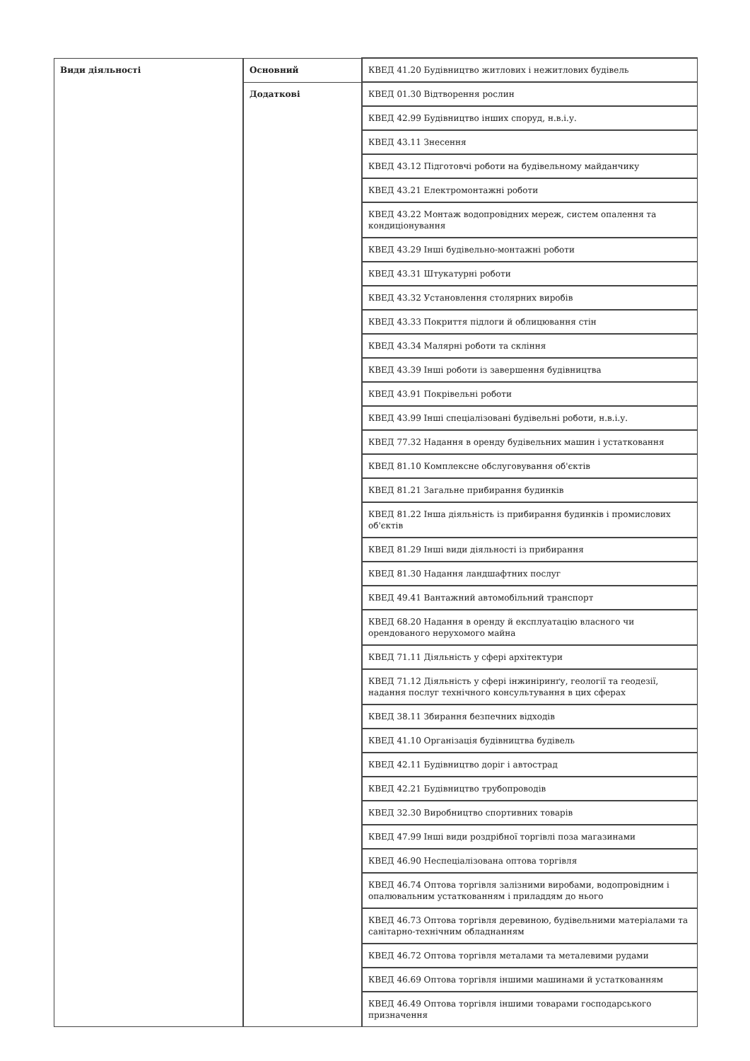| Види діяльності | Основний | КВЕД 41.20 Будівництво житлових і нежитлових будівель |
| | Додаткові | КВЕД 01.30 Відтворення рослин |
| | | КВЕД 42.99 Будівництво інших споруд, н.в.і.у. |
| | | КВЕД 43.11 Знесення |
| | | КВЕД 43.12 Підготовчі роботи на будівельному майданчику |
| | | КВЕД 43.21 Електромонтажні роботи |
| | | КВЕД 43.22 Монтаж водопровідних мереж, систем опалення та кондиціонування |
| | | КВЕД 43.29 Інші будівельно-монтажні роботи |
| | | КВЕД 43.31 Штукатурні роботи |
| | | КВЕД 43.32 Установлення столярних виробів |
| | | КВЕД 43.33 Покриття підлоги й облицювання стін |
| | | КВЕД 43.34 Малярні роботи та скління |
| | | КВЕД 43.39 Інші роботи із завершення будівництва |
| | | КВЕД 43.91 Покрівельні роботи |
| | | КВЕД 43.99 Інші спеціалізовані будівельні роботи, н.в.і.у. |
| | | КВЕД 77.32 Надання в оренду будівельних машин і устатковання |
| | | КВЕД 81.10 Комплексне обслуговування об'єктів |
| | | КВЕД 81.21 Загальне прибирання будинків |
| | | КВЕД 81.22 Інша діяльність із прибирання будинків і промислових об'єктів |
| | | КВЕД 81.29 Інші види діяльності із прибирання |
| | | КВЕД 81.30 Надання ландшафтних послуг |
| | | КВЕД 49.41 Вантажний автомобільний транспорт |
| | | КВЕД 68.20 Надання в оренду й експлуатацію власного чи орендованого нерухомого майна |
| | | КВЕД 71.11 Діяльність у сфері архітектури |
| | | КВЕД 71.12 Діяльність у сфері інжиніринґу, геології та геодезії, надання послуг технічного консультування в цих сферах |
| | | КВЕД 38.11 Збирання безпечних відходів |
| | | КВЕД 41.10 Організація будівництва будівель |
| | | КВЕД 42.11 Будівництво доріг і автострад |
| | | КВЕД 42.21 Будівництво трубопроводів |
| | | КВЕД 32.30 Виробництво спортивних товарів |
| | | КВЕД 47.99 Інші види роздрібної торгівлі поза магазинами |
| | | КВЕД 46.90 Неспеціалізована оптова торгівля |
| | | КВЕД 46.74 Оптова торгівля залізними виробами, водопровідним і опалювальним устаткованням і приладдям до нього |
| | | КВЕД 46.73 Оптова торгівля деревиною, будівельними матеріалами та санітарно-технічним обладнанням |
| | | КВЕД 46.72 Оптова торгівля металами та металевими рудами |
| | | КВЕД 46.69 Оптова торгівля іншими машинами й устаткованням |
| | | КВЕД 46.49 Оптова торгівля іншими товарами господарського призначення |